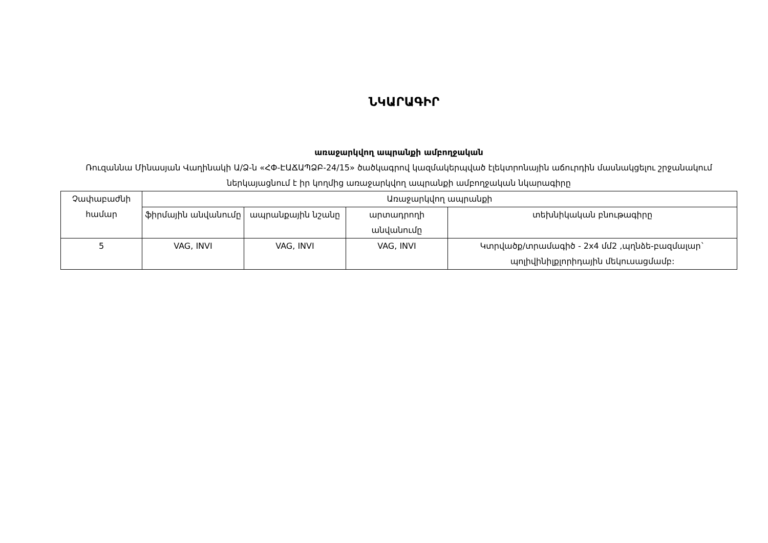ՆԿԱՐԱԳԻՐ
առաջարկվող ապրանքի ամբողջական
Ռուզաննա Մինասյան Վաղինակի Ա/Ձ-ն «ՀՓ-ԷԱՃԱՊՁԲ-24/15» ծածկագրով կազմակերպված էլեկտրոնային աճուրդին մասնակցելու շրջանակում ներկայացնում է իր կողմից առաջարկվող ապրանքի ամբողջական նկարագիրը
| Չափաբաժնի համար | Առաջարկվող ապրանքի | | | |
| --- | --- | --- | --- | --- |
| | ֆիրմային անվանումը | ապրանքային նշանը | արտադրողի անվանումը | տեխնիկական բնութագիրը |
| 5 | VAG, INVI | VAG, INVI | VAG, INVI | Կտրվածք/տրամագիծ - 2x4 մմ2 ,պղնձե-բազմալար` պոլիվինիլքլորիդային մեկուսացմամբ: |